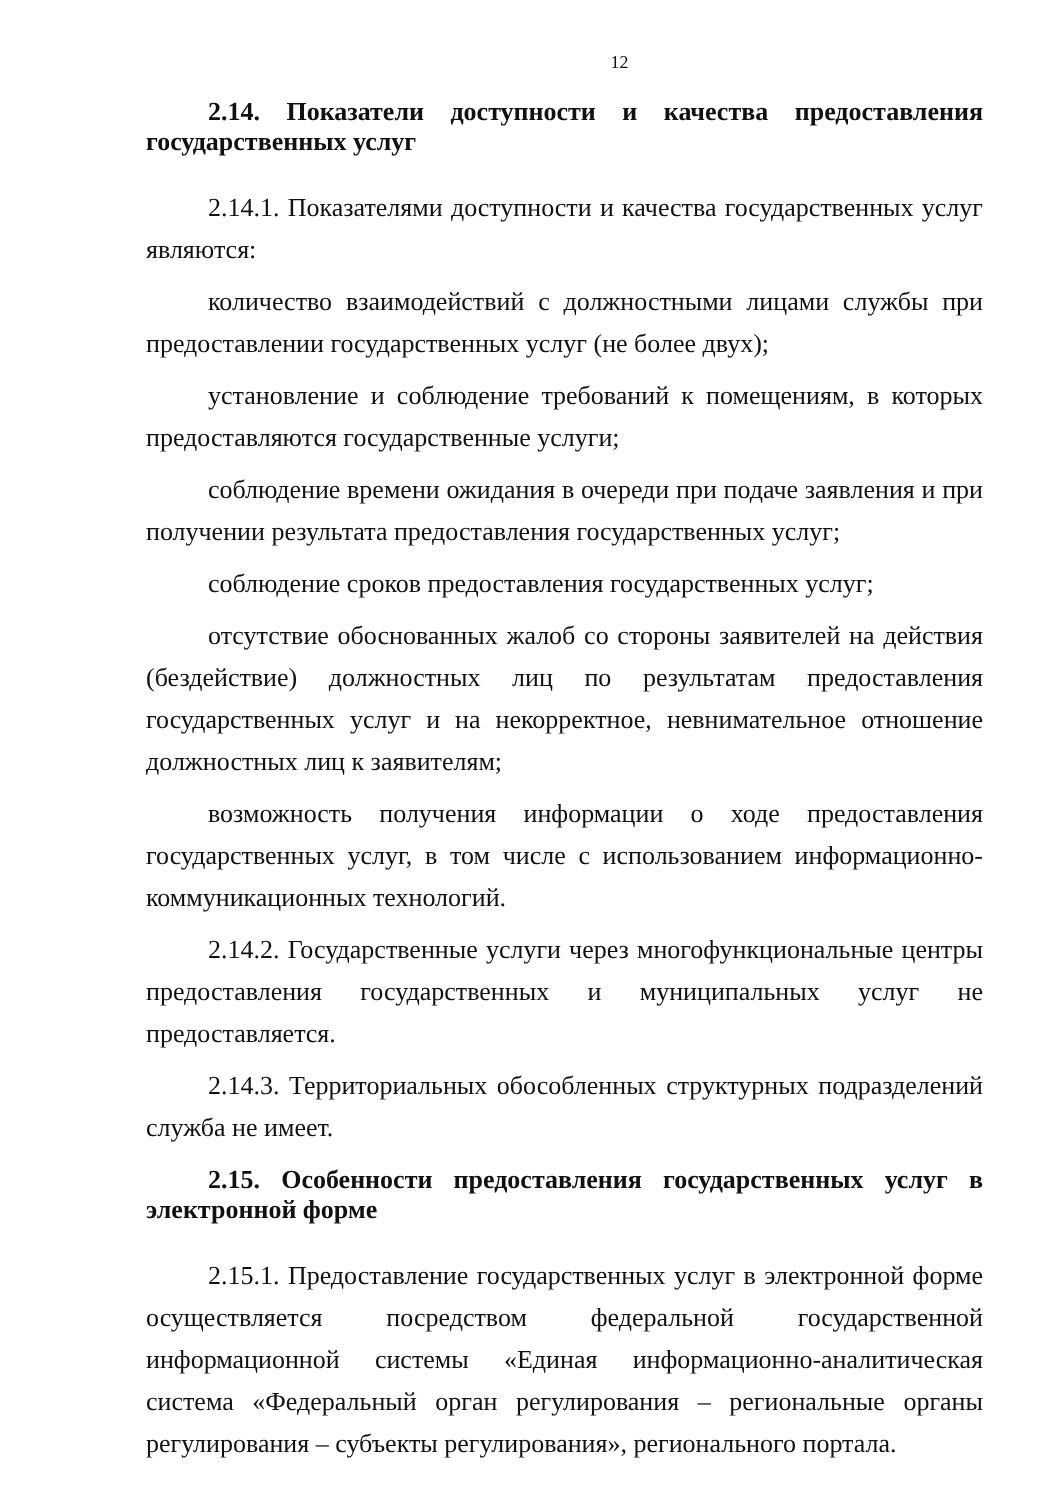12
2.14. Показатели доступности и качества предоставления государственных услуг
2.14.1. Показателями доступности и качества государственных услуг являются:
количество взаимодействий с должностными лицами службы при предоставлении государственных услуг (не более двух);
установление и соблюдение требований к помещениям, в которых предоставляются государственные услуги;
соблюдение времени ожидания в очереди при подаче заявления и при получении результата предоставления государственных услуг;
соблюдение сроков предоставления государственных услуг;
отсутствие обоснованных жалоб со стороны заявителей на действия (бездействие) должностных лиц по результатам предоставления государственных услуг и на некорректное, невнимательное отношение должностных лиц к заявителям;
возможность получения информации о ходе предоставления государственных услуг, в том числе с использованием информационно-коммуникационных технологий.
2.14.2. Государственные услуги через многофункциональные центры предоставления государственных и муниципальных услуг не предоставляется.
2.14.3. Территориальных обособленных структурных подразделений служба не имеет.
2.15. Особенности предоставления государственных услуг в электронной форме
2.15.1. Предоставление государственных услуг в электронной форме осуществляется посредством федеральной государственной информационной системы «Единая информационно-аналитическая система «Федеральный орган регулирования – региональные органы регулирования – субъекты регулирования», регионального портала.